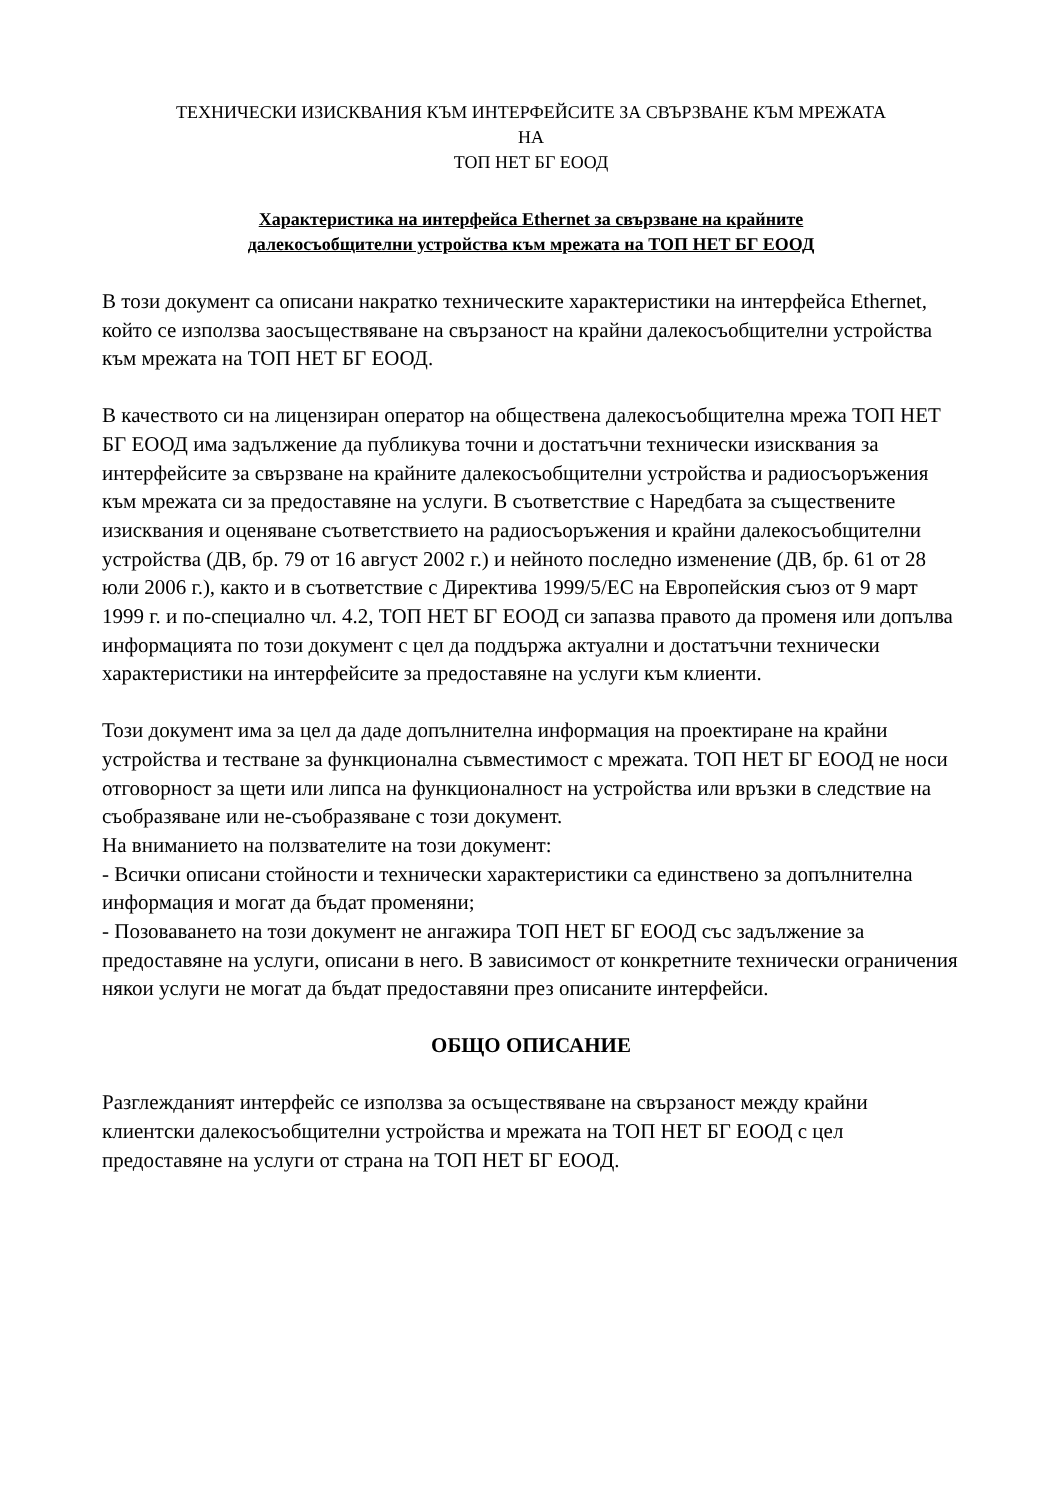ТЕХНИЧЕСКИ ИЗИСКВАНИЯ КЪМ ИНТЕРФЕЙСИТЕ ЗА СВЪРЗВАНЕ КЪМ МРЕЖАТА
НА
ТОП НЕТ БГ ЕООД
Характеристика на интерфейса Ethernet за свързване на крайните
далекосъобщителни устройства към мрежата на ТОП НЕТ БГ ЕООД
В този документ са описани накратко техническите характеристики на интерфейса Ethernet, който се използва заосъществяване на свързаност на крайни далекосъобщителни устройства към мрежата на ТОП НЕТ БГ ЕООД.
В качеството си на лицензиран оператор на обществена далекосъобщителна мрежа ТОП НЕТ БГ ЕООД има задължение да публикува точни и достатъчни технически изисквания за интерфейсите за свързване на крайните далекосъобщителни устройства и радиосъоръжения към мрежата си за предоставяне на услуги. В съответствие с Наредбата за съществените изисквания и оценяване съответствието на радиосъоръжения и крайни далекосъобщителни устройства (ДВ, бр. 79 от 16 август 2002 г.) и нейното последно изменение (ДВ, бр. 61 от 28 юли 2006 г.), както и в съответствие с Директива 1999/5/ЕС на Европейския съюз от 9 март 1999 г. и по-специално чл. 4.2, ТОП НЕТ БГ ЕООД си запазва правото да променя или допълва информацията по този документ с цел да поддържа актуални и достатъчни технически характеристики на интерфейсите за предоставяне на услуги към клиенти.
Този документ има за цел да даде допълнителна информация на проектиране на крайни устройства и тестване за функционална съвместимост с мрежата. ТОП НЕТ БГ ЕООД не носи отговорност за щети или липса на функционалност на устройства или връзки в следствие на съобразяване или не-съобразяване с този документ.
На вниманието на ползвателите на този документ:
- Всички описани стойности и технически характеристики са единствено за допълнителна информация и могат да бъдат променяни;
- Позоваването на този документ не ангажира ТОП НЕТ БГ ЕООД със задължение за предоставяне на услуги, описани в него. В зависимост от конкретните технически ограничения някои услуги не могат да бъдат предоставяни през описаните интерфейси.
ОБЩО ОПИСАНИЕ
Разглежданият интерфейс се използва за осъществяване на свързаност между крайни клиентски далекосъобщителни устройства и мрежата на ТОП НЕТ БГ ЕООД с цел предоставяне на услуги от страна на ТОП НЕТ БГ ЕООД.